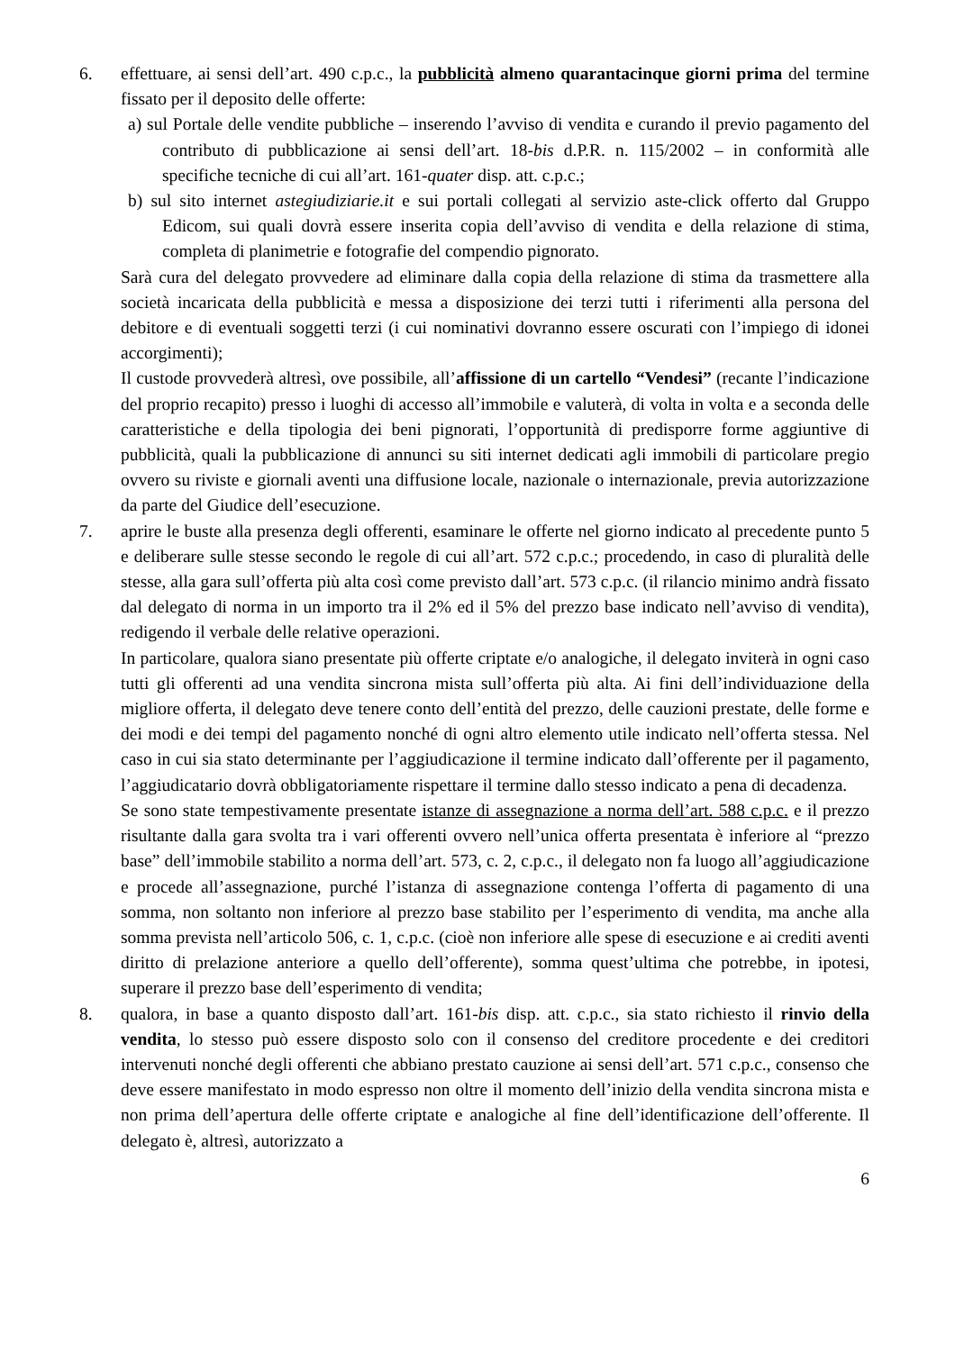6. effettuare, ai sensi dell’art. 490 c.p.c., la pubblicità almeno quarantacinque giorni prima del termine fissato per il deposito delle offerte:
a) sul Portale delle vendite pubbliche – inserendo l’avviso di vendita e curando il previo pagamento del contributo di pubblicazione ai sensi dell’art. 18-bis d.P.R. n. 115/2002 – in conformità alle specifiche tecniche di cui all’art. 161-quater disp. att. c.p.c.;
b) sul sito internet astegiudiziarie.it e sui portali collegati al servizio aste-click offerto dal Gruppo Edicom, sui quali dovrà essere inserita copia dell’avviso di vendita e della relazione di stima, completa di planimetrie e fotografie del compendio pignorato.
Sarà cura del delegato provvedere ad eliminare dalla copia della relazione di stima da trasmettere alla società incaricata della pubblicità e messa a disposizione dei terzi tutti i riferimenti alla persona del debitore e di eventuali soggetti terzi (i cui nominativi dovranno essere oscurati con l’impiego di idonei accorgimenti);
Il custode provvederà altresì, ove possibile, all’affissione di un cartello “Vendesi” (recante l’indicazione del proprio recapito) presso i luoghi di accesso all’immobile e valuterà, di volta in volta e a seconda delle caratteristiche e della tipologia dei beni pignorati, l’opportunità di predisporre forme aggiuntive di pubblicità, quali la pubblicazione di annunci su siti internet dedicati agli immobili di particolare pregio ovvero su riviste e giornali aventi una diffusione locale, nazionale o internazionale, previa autorizzazione da parte del Giudice dell’esecuzione.
7. aprire le buste alla presenza degli offerenti, esaminare le offerte nel giorno indicato al precedente punto 5 e deliberare sulle stesse secondo le regole di cui all’art. 572 c.p.c.; procedendo, in caso di pluralità delle stesse, alla gara sull’offerta più alta così come previsto dall’art. 573 c.p.c. (il rilancio minimo andrà fissato dal delegato di norma in un importo tra il 2% ed il 5% del prezzo base indicato nell’avviso di vendita), redigendo il verbale delle relative operazioni.
In particolare, qualora siano presentate più offerte criptate e/o analogiche, il delegato inviterà in ogni caso tutti gli offerenti ad una vendita sincrona mista sull’offerta più alta. Ai fini dell’individuazione della migliore offerta, il delegato deve tenere conto dell’entità del prezzo, delle cauzioni prestate, delle forme e dei modi e dei tempi del pagamento nonché di ogni altro elemento utile indicato nell’offerta stessa. Nel caso in cui sia stato determinante per l’aggiudicazione il termine indicato dall’offerente per il pagamento, l’aggiudicatario dovrà obbligatoriamente rispettare il termine dallo stesso indicato a pena di decadenza.
Se sono state tempestivamente presentate istanze di assegnazione a norma dell’art. 588 c.p.c. e il prezzo risultante dalla gara svolta tra i vari offerenti ovvero nell’unica offerta presentata è inferiore al “prezzo base” dell’immobile stabilito a norma dell’art. 573, c. 2, c.p.c., il delegato non fa luogo all’aggiudicazione e procede all’assegnazione, purché l’istanza di assegnazione contenga l’offerta di pagamento di una somma, non soltanto non inferiore al prezzo base stabilito per l’esperimento di vendita, ma anche alla somma prevista nell’articolo 506, c. 1, c.p.c. (cioè non inferiore alle spese di esecuzione e ai crediti aventi diritto di prelazione anteriore a quello dell’offerente), somma quest’ultima che potrebbe, in ipotesi, superare il prezzo base dell’esperimento di vendita;
8. qualora, in base a quanto disposto dall’art. 161-bis disp. att. c.p.c., sia stato richiesto il rinvio della vendita, lo stesso può essere disposto solo con il consenso del creditore procedente e dei creditori intervenuti nonché degli offerenti che abbiano prestato cauzione ai sensi dell’art. 571 c.p.c., consenso che deve essere manifestato in modo espresso non oltre il momento dell’inizio della vendita sincrona mista e non prima dell’apertura delle offerte criptate e analogiche al fine dell’identificazione dell’offerente. Il delegato è, altresì, autorizzato a
6